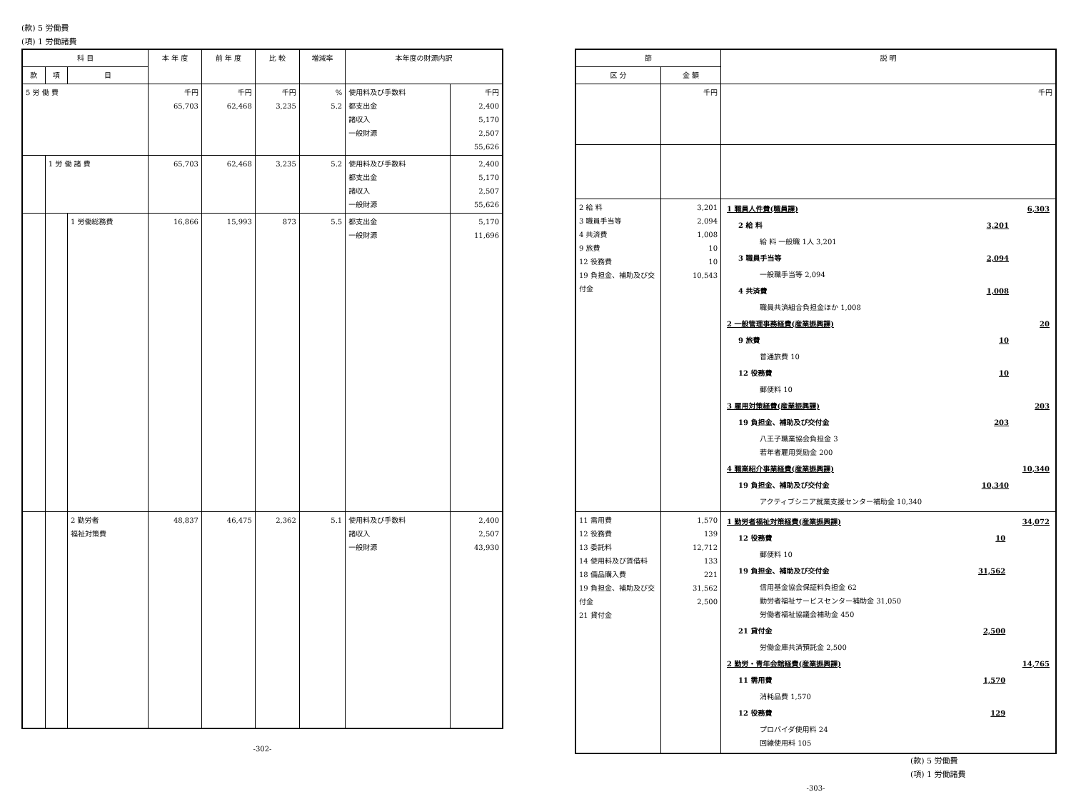(款) 5 労働費
(項) 1 労働諸費
| 科 目 | | | 本 年 度 | 前 年 度 | 比 較 | 増減率 | 本年度の財源内訳 | |
| --- | --- | --- | --- | --- | --- | --- | --- | --- |
| 款 | 項 | 目 | | | | | | |
| 5 労 働 費 | | | 千円 65,703 | 千円 62,468 | 千円 3,235 | % 5.2 | 使用料及び手数料 都支出金 諸収入 一般財源 | 千円 2,400 5,170 2,507 55,626 |
| | 1 労 働 諸 費 | | 65,703 | 62,468 | 3,235 | 5.2 | 使用料及び手数料 都支出金 諸収入 一般財源 | 2,400 5,170 2,507 55,626 |
| | | 1 労働総務費 | 16,866 | 15,993 | 873 | 5.5 | 都支出金 一般財源 | 5,170 11,696 |
| | | 2 勤労者 福祉対策費 | 48,837 | 46,475 | 2,362 | 5.1 | 使用料及び手数料 諸収入 一般財源 | 2,400 2,507 43,930 |
-302-
| 節 | | 説 明 |
| --- | --- | --- |
| 区 分 | 金 額 | |
| | 千円 | 千円 |
| 2 給 料 3 職員手当等 4 共済費 9 旅費 12 役務費 19 負担金、補助及び交付金 | 3,201 2,094 1,008 10 10 10,543 | / 1 職員人件費(職員課) / / 6,303 / / 2 給 料 / 3,201 / / / 給 料 一般職 1人 3,201 / / / / 3 職員手当等 / 2,094 / / / 一般職手当等 2,094 / / / / 4 共済費 / 1,008 / / / 職員共済組合負担金ほか 1,008 / / / / 2 一般管理事務経費(産業振興課) / / 20 / / 9 旅費 / 10 / / / 普通旅費 10 / / / / 12 役務費 / 10 / / / 郵便料 10 / / / / 3 雇用対策経費(産業振興課) / / 203 / / 19 負担金、補助及び交付金 / 203 / / / 八王子職業協会負担金 3 若年者雇用奨励金 200 / / / / 4 職業紹介事業経費(産業振興課) / / 10,340 / / 19 負担金、補助及び交付金 / 10,340 / / / アクティブシニア就業支援センター補助金 10,340 / / / |
| 11 需用費 12 役務費 13 委託料 14 使用料及び賃借料 18 備品購入費 19 負担金、補助及び交付金 21 貸付金 | 1,570 139 12,712 133 221 31,562 2,500 | / 1 勤労者福祉対策経費(産業振興課) / / 34,072 / / 12 役務費 / 10 / / / 郵便料 10 / / / / 19 負担金、補助及び交付金 / 31,562 / / / 信用基金協会保証料負担金 62 勤労者福祉サービスセンター補助金 31,050 労働者福祉協議会補助金 450 / / / / 21 貸付金 / 2,500 / / / 労働金庫共済預託金 2,500 / / / / 2 勤労・青年会館経費(産業振興課) / / 14,765 / / 11 需用費 / 1,570 / / / 消耗品費 1,570 / / / / 12 役務費 / 129 / / / プロバイダ使用料 24 回線使用料 105 / / / |
(款) 5 労働費
(項) 1 労働諸費
-303-